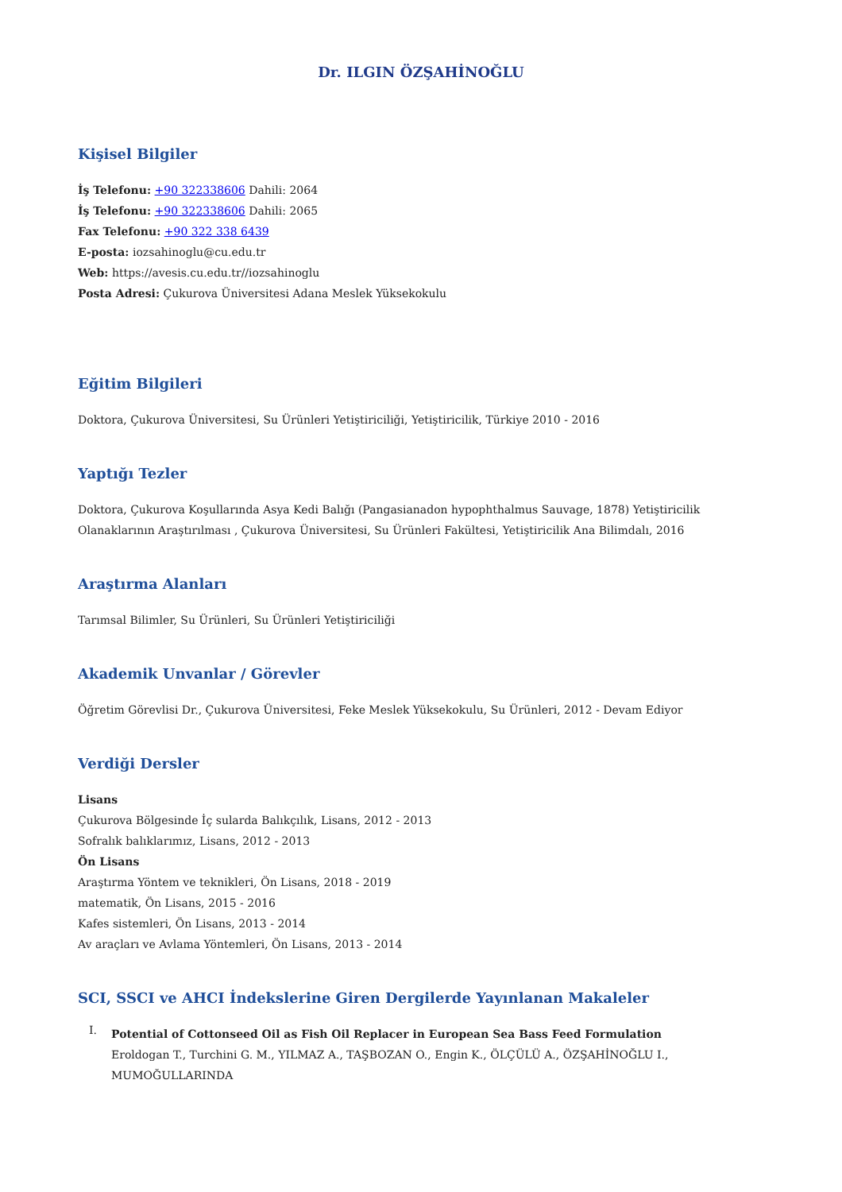Dr. ILGIN ÖZŞAHİNOĞLU
Kişisel Bilgiler
İş Telefonu: +90 322338606 Dahili: 2064
İş Telefonu: +90 322338606 Dahili: 2065
Fax Telefonu: +90 322 338 6439
E-posta: iozsahinoglu@cu.edu.tr
Web: https://avesis.cu.edu.tr//iozsahinoglu
Posta Adresi: Çukurova Üniversitesi Adana Meslek Yüksekokulu
Eğitim Bilgileri
Doktora, Çukurova Üniversitesi, Su Ürünleri Yetiştiriciliği, Yetiştiricilik, Türkiye 2010 - 2016
Yaptığı Tezler
Doktora, Çukurova Koşullarında Asya Kedi Balığı (Pangasianadon hypophthalmus Sauvage, 1878) Yetiştiricilik Olanaklarının Araştırılması , Çukurova Üniversitesi, Su Ürünleri Fakültesi, Yetiştiricilik Ana Bilimdalı, 2016
Araştırma Alanları
Tarımsal Bilimler, Su Ürünleri, Su Ürünleri Yetiştiriciliği
Akademik Unvanlar / Görevler
Öğretim Görevlisi Dr., Çukurova Üniversitesi, Feke Meslek Yüksekokulu, Su Ürünleri, 2012 - Devam Ediyor
Verdiği Dersler
Lisans
Çukurova Bölgesinde İç sularda Balıkçılık, Lisans, 2012 - 2013
Sofralık balıklarımız, Lisans, 2012 - 2013
Ön Lisans
Araştırma Yöntem ve teknikleri, Ön Lisans, 2018 - 2019
matematik, Ön Lisans, 2015 - 2016
Kafes sistemleri, Ön Lisans, 2013 - 2014
Av araçları ve Avlama Yöntemleri, Ön Lisans, 2013 - 2014
SCI, SSCI ve AHCI İndekslerine Giren Dergilerde Yayınlanan Makaleler
I.
Potential of Cottonseed Oil as Fish Oil Replacer in European Sea Bass Feed Formulation
Eroldogan T., Turchini G. M., YILMAZ A., TAŞBOZAN O., Engin K., ÖLÇÜLÜ A., ÖZŞAHİNOĞLU I., MUMOĞULLARINDA